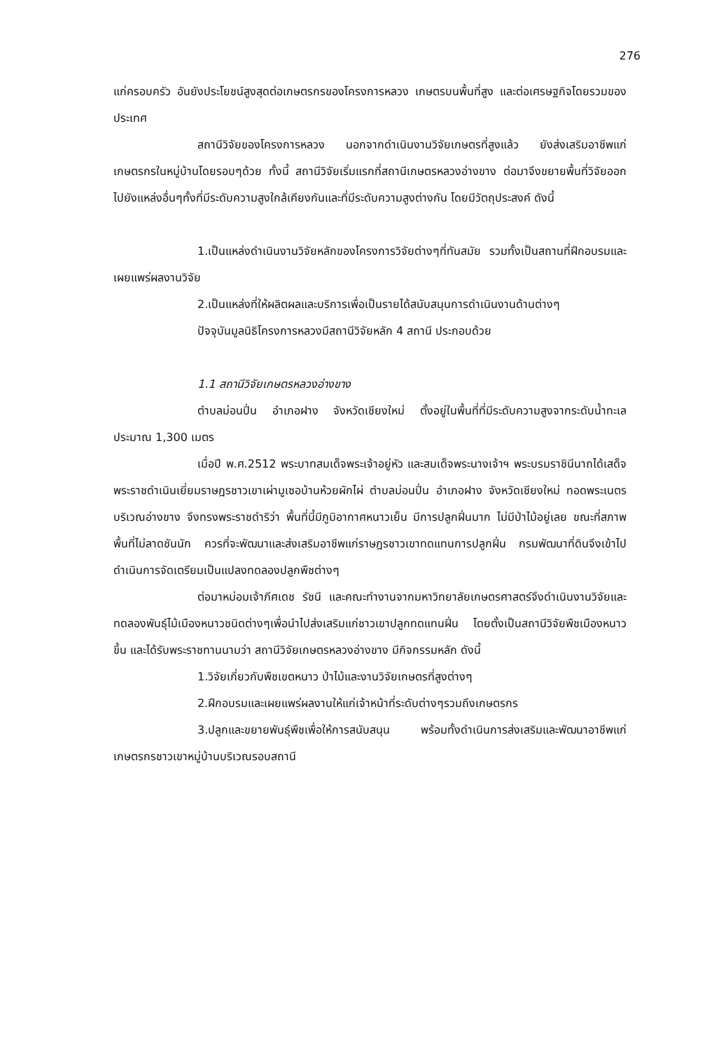276
แก่ครอบครัว อันยังประโยชน์สูงสุดต่อเกษตรกรของโครงการหลวง เกษตรบนพื้นที่สูง และต่อเศรษฐกิจโดยรวมของประเทศ
สถานีวิจัยของโครงการหลวง นอกจากดำเนินงานวิจัยเกษตรที่สูงแล้ว ยังส่งเสริมอาชีพแก่เกษตรกรในหมู่บ้านโดยรอบๆด้วย ทั้งนี้ สถานีวิจัยเริ่มแรกที่สถานีเกษตรหลวงอ่างขาง ต่อมาจึงขยายพื้นที่วิจัยออกไปยังแหล่งอื่นๆทั้งที่มีระดับความสูงใกล้เคียงกันและที่มีระดับความสูงต่างกัน โดยมีวัตถุประสงค์ ดังนี้
1.เป็นแหล่งดำเนินงานวิจัยหลักของโครงการวิจัยต่างๆที่ทันสมัย รวมทั้งเป็นสถานที่ฝึกอบรมและเผยแพร่ผลงานวิจัย
2.เป็นแหล่งที่ให้ผลิตผลและบริการเพื่อเป็นรายได้สนับสนุนการดำเนินงานด้านต่างๆ
ปัจจุบันมูลนิธิโครงการหลวงมีสถานีวิจัยหลัก 4 สถานี ประกอบด้วย
1.1 สถานีวิจัยเกษตรหลวงอ่างขาง
ตำบลม่อนปิ่น อำเภอฝาง จังหวัดเชียงใหม่ ตั้งอยู่ในพื้นที่ที่มีระดับความสูงจากระดับน้ำทะเลประมาณ 1,300 เมตร
เมื่อปี พ.ศ.2512 พระบาทสมเด็จพระเจ้าอยู่หัว และสมเด็จพระนางเจ้าฯ พระบรมราชินีนาถได้เสด็จพระราชดำเนินเยี่ยมราษฎรชาวเขาเผ่ามูเซอบ้านห้วยผักไผ่ ตำบลม่อนปิ่น อำเภอฝาง จังหวัดเชียงใหม่ ทอดพระเนตรบริเวณอ่างขาง จึงทรงพระราชดำริว่า พื้นที่นี้มีภูมิอากาศหนาวเย็น มีการปลูกฝิ่นมาก ไม่มีป่าไม้อยู่เลย ขณะที่สภาพพื้นที่ไม่ลาดชันนัก ควรที่จะพัฒนาและส่งเสริมอาชีพแก่ราษฎรชาวเขาทดแทนการปลูกฝิ่น กรมพัฒนาที่ดินจึงเข้าไปดำเนินการจัดเตรียมเป็นแปลงทดลองปลูกพืชต่างๆ
ต่อมาหม่อมเจ้าภีศเดช รัชนี และคณะทำงานจากมหาวิทยาลัยเกษตรศาสตร์จึงดำเนินงานวิจัยและทดลองพันธุ์ไม้เมืองหนาวชนิดต่างๆเพื่อนำไปส่งเสริมแก่ชาวเขาปลูกทดแทนฝิ่น โดยตั้งเป็นสถานีวิจัยพืชเมืองหนาวขึ้น และได้รับพระราชทานนามว่า สถานีวิจัยเกษตรหลวงอ่างขาง มีกิจกรรมหลัก ดังนี้
1.วิจัยเกี่ยวกับพืชเขตหนาว ป่าไม้และงานวิจัยเกษตรที่สูงต่างๆ
2.ฝึกอบรมและเผยแพร่ผลงานให้แก่เจ้าหน้าที่ระดับต่างๆรวมถึงเกษตรกร
3.ปลูกและขยายพันธุ์พืชเพื่อให้การสนับสนุน พร้อมทั้งดำเนินการส่งเสริมและพัฒนาอาชีพแก่เกษตรกรชาวเขาหมู่บ้านบริเวณรอบสถานี